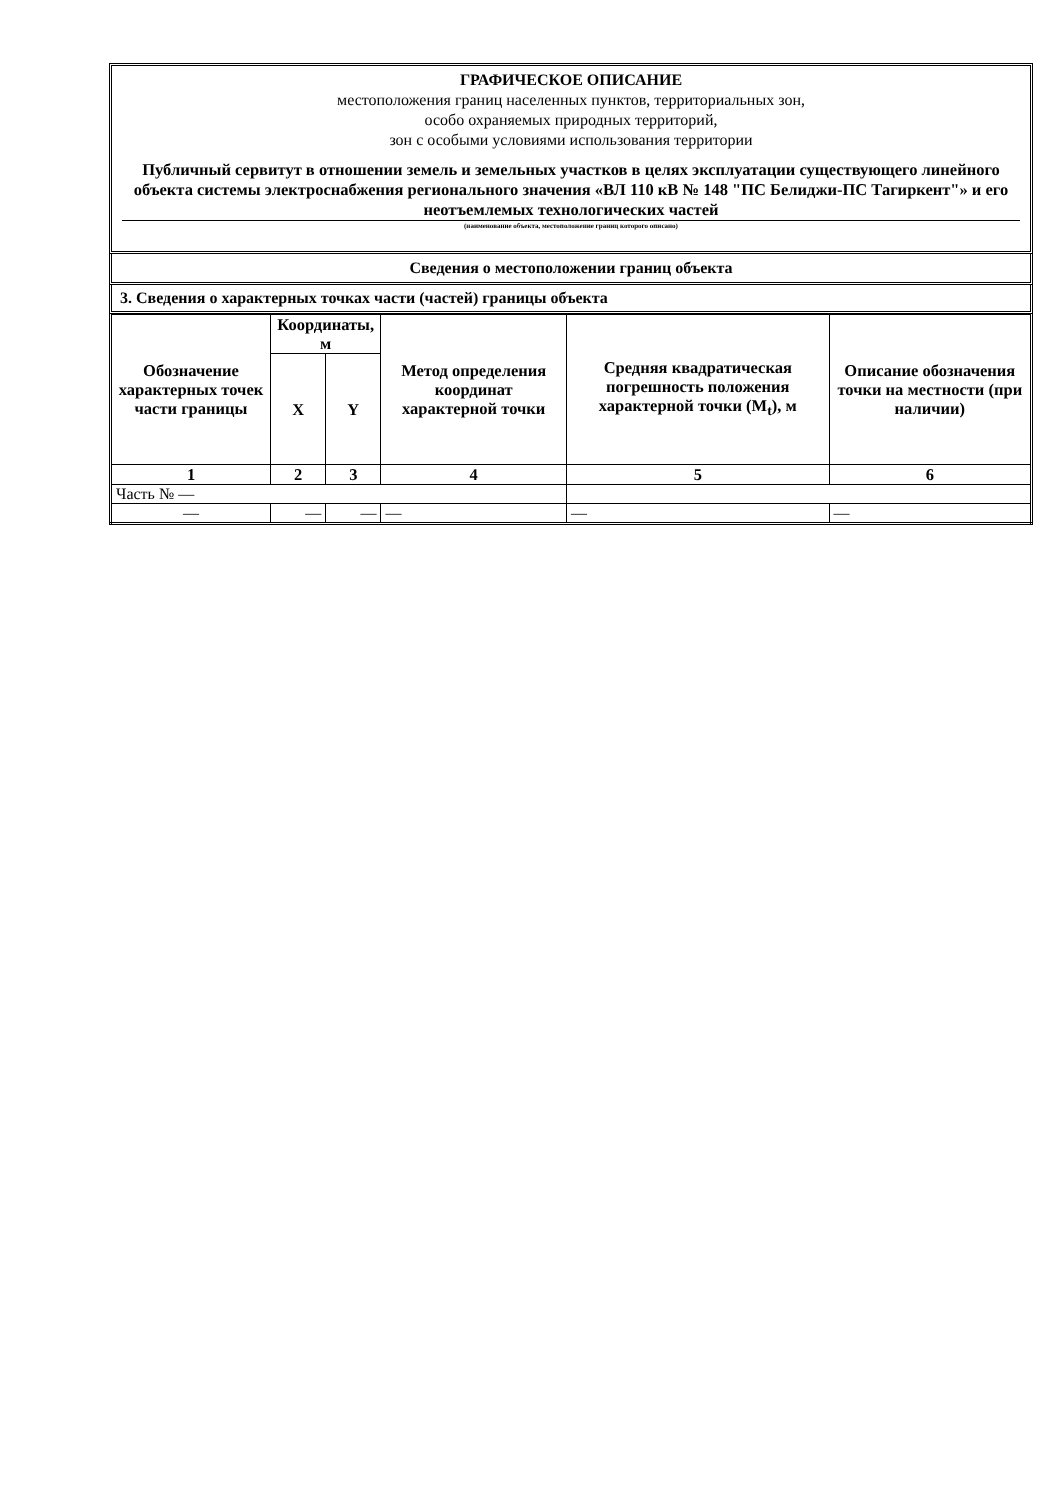ГРАФИЧЕСКОЕ ОПИСАНИЕ
местоположения границ населенных пунктов, территориальных зон,
особо охраняемых природных территорий,
зон с особыми условиями использования территории
Публичный сервитут в отношении земель и земельных участков в целях эксплуатации существующего линейного объекта системы электроснабжения регионального значения «ВЛ 110 кВ № 148 "ПС Белиджи-ПС Тагиркент"» и его неотъемлемых технологических частей
(наименование объекта, местоположение границ которого описано)
Сведения о местоположении границ объекта
3. Сведения о характерных точках части (частей) границы объекта
| Обозначение характерных точек части границы | Координаты, м | | Метод определения координат характерной точки | Средняя квадратическая погрешность положения характерной точки (M<sub>t</sub>), м | Описание обозначения точки на местности (при наличии) |
| --- | --- | --- | --- | --- | --- |
| | X | Y | | | |
| 1 | 2 | 3 | 4 | 5 | 6 |
| Часть № — | | | | | |
| — | — | — | — | — | — |